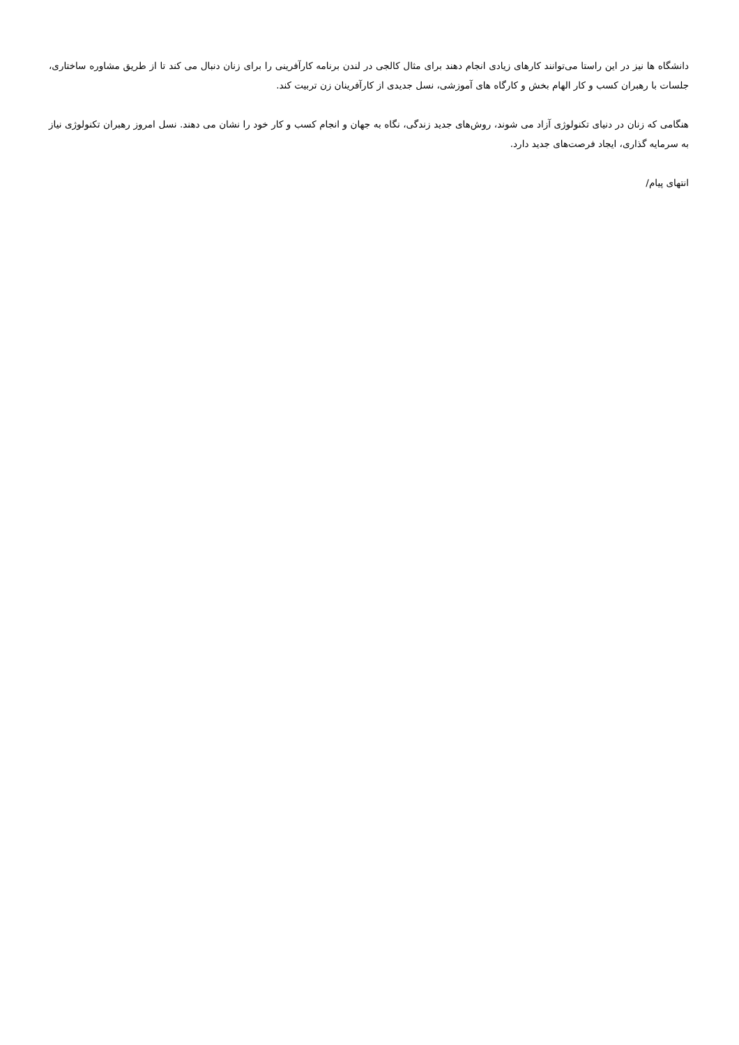دانشگاه ها نیز در این راستا می‌توانند کارهای زیادی انجام دهند برای مثال کالجی در لندن برنامه کارآفرینی را برای زنان دنبال می کند تا از طریق مشاوره ساختاری، جلسات با رهبران کسب و کار الهام بخش و کارگاه های آموزشی، نسل جدیدی از کارآفرینان زن تربیت کند.
هنگامی که زنان در دنیای تکنولوژی آزاد می شوند، روش‌های جدید زندگی، نگاه به جهان و انجام کسب و کار خود را نشان می دهند. نسل امروز رهبران تکنولوژی نیاز به سرمایه گذاری، ایجاد فرصت‌های جدید دارد.
انتهای پیام/